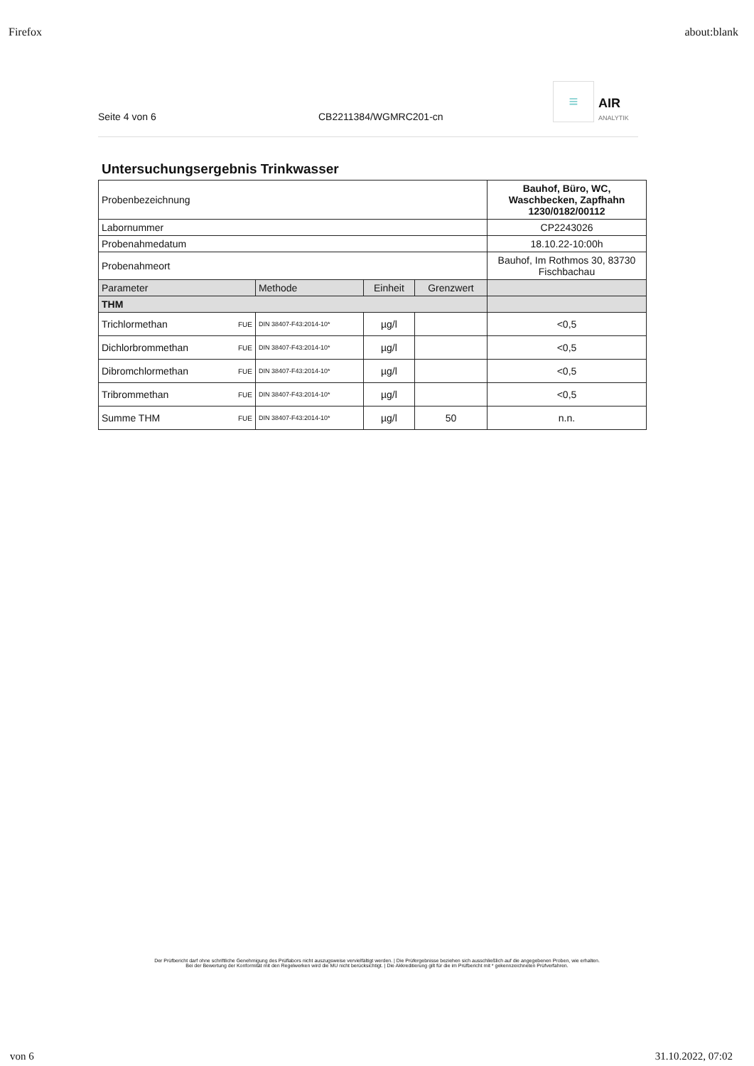Firefox about:blank
Seite 4 von 6 CB2211384/WGMRC201-cn
≡
AIR
ANALYTIK
Untersuchungsergebnis Trinkwasser
| Probenbezeichnung | | | | | Bauhof, Büro, WC, Waschbecken, Zapfhahn 1230/0182/00112 |
| Labornummer | | | | | CP2243026 |
| Probenahmedatum | | | | | 18.10.22-10:00h |
| Probenahmeort | | | | | Bauhof, Im Rothmos 30, 83730 Fischbachau |
| Parameter | | Methode | Einheit | Grenzwert | |
| THM | | | | | |
| Trichlormethan | FUE | DIN 38407-F43:2014-10* | µg/l | | <0,5 |
| Dichlorbrommethan | FUE | DIN 38407-F43:2014-10* | µg/l | | <0,5 |
| Dibromchlormethan | FUE | DIN 38407-F43:2014-10* | µg/l | | <0,5 |
| Tribrommethan | FUE | DIN 38407-F43:2014-10* | µg/l | | <0,5 |
| Summe THM | FUE | DIN 38407-F43:2014-10* | µg/l | 50 | n.n. |
Der Prüfbericht darf ohne schriftliche Genehmigung des Prüflabors nicht auszugsweise vervielfältigt werden. | Die Prüfergebnisse beziehen sich ausschließlich auf die angegebenen Proben, wie erhalten.
Bei der Bewertung der Konformität mit den Regelwerken wird die MU nicht berücksichtigt. | Die Akkreditierung gilt für die im Prüfbericht mit * gekennzeichneten Prüfverfahren.
von 6 31.10.2022, 07:02